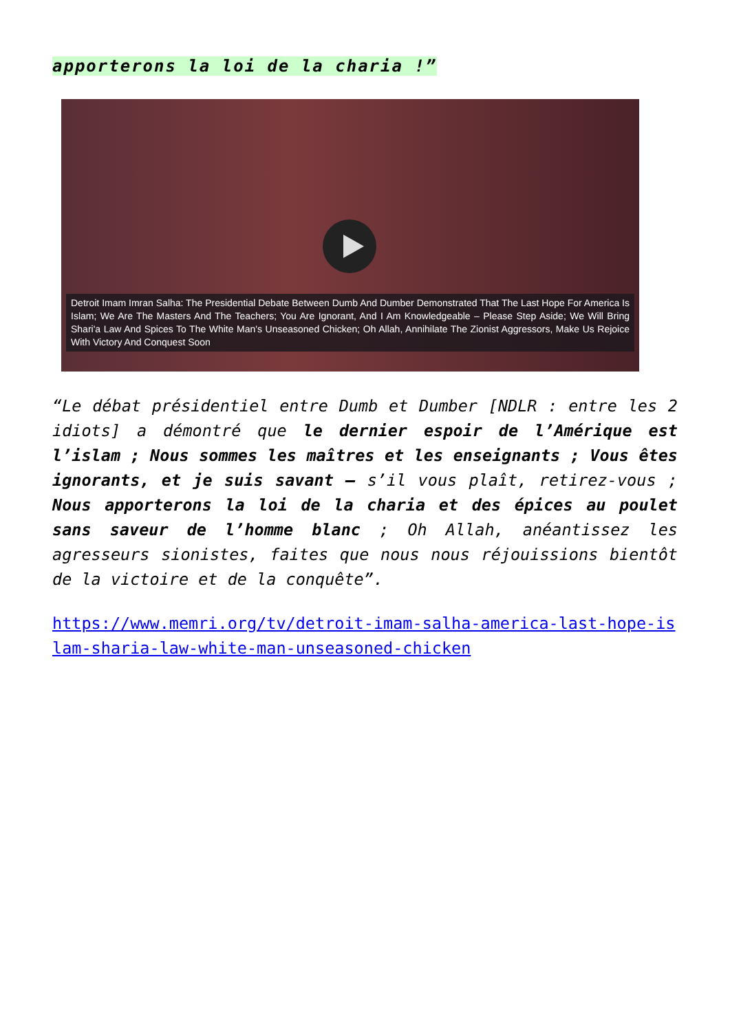apporterons la loi de la charia !”
Detroit Imam Imran Salha: The Presidential Debate Between Dumb And Dumber Demonstrated That The Last Hope For America Is Islam; We Are The Masters And The Teachers; You Are Ignorant, And I Am Knowledgeable – Please Step Aside; We Will Bring Shari'a Law And Spices To The White Man's Unseasoned Chicken; Oh Allah, Annihilate The Zionist Aggressors, Make Us Rejoice With Victory And Conquest Soon
“Le débat présidentiel entre Dumb et Dumber [NDLR : entre les 2 idiots] a démontré que le dernier espoir de l’Amérique est l’islam ; Nous sommes les maîtres et les enseignants ; Vous êtes ignorants, et je suis savant – s’il vous plaît, retirez-vous ; Nous apporterons la loi de la charia et des épices au poulet sans saveur de l’homme blanc ; Oh Allah, anéantissez les agresseurs sionistes, faites que nous nous réjouissions bientôt de la victoire et de la conquête”.
https://www.memri.org/tv/detroit-imam-salha-america-last-hope-islam-sharia-law-white-man-unseasoned-chicken